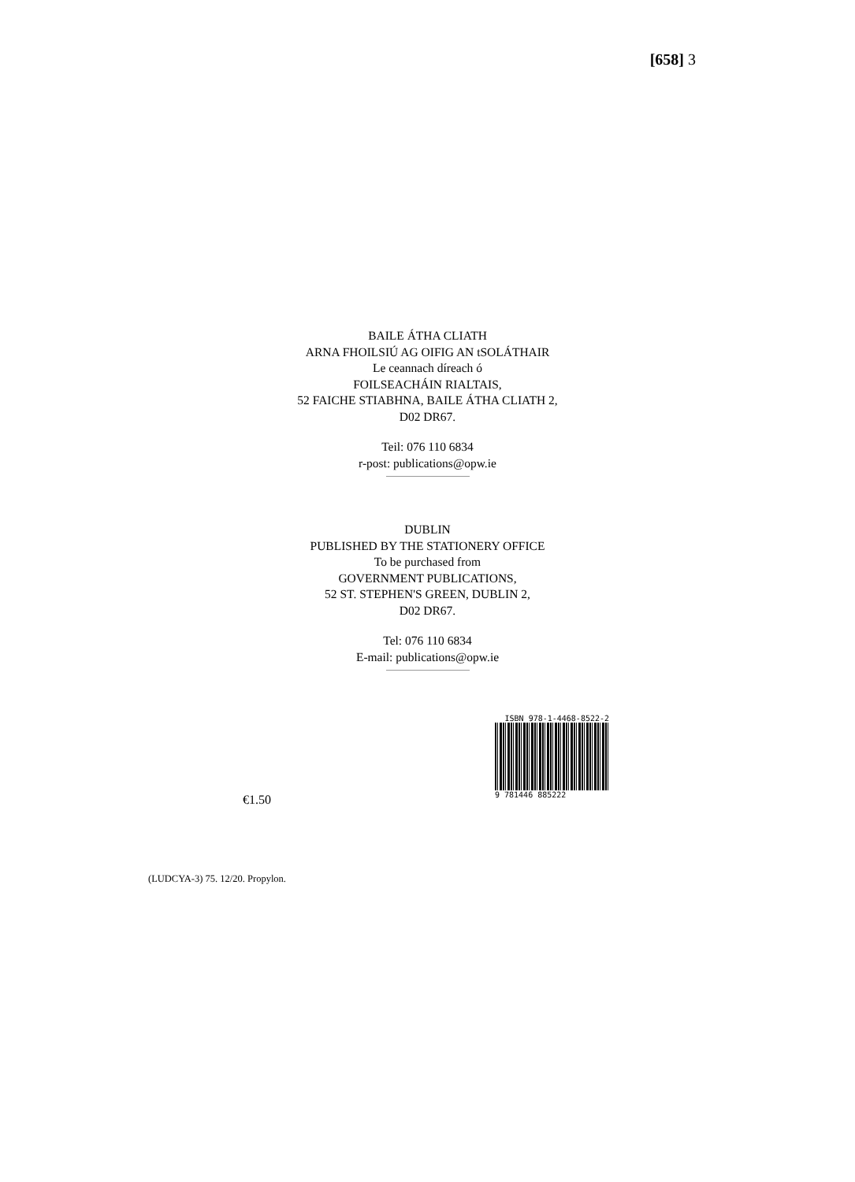[658] 3
BAILE ÁTHA CLIATH
ARNA FHOILSIÚ AG OIFIG AN tSOLÁTHAIR
Le ceannach díreach ó
FOILSEACHÁIN RIALTAIS,
52 FAICHE STIABHNA, BAILE ÁTHA CLIATH 2,
D02 DR67.
Teil: 076 110 6834
r-post: publications@opw.ie
DUBLIN
PUBLISHED BY THE STATIONERY OFFICE
To be purchased from
GOVERNMENT PUBLICATIONS,
52 ST. STEPHEN'S GREEN, DUBLIN 2,
D02 DR67.
Tel: 076 110 6834
E-mail: publications@opw.ie
ISBN 978-1-4468-8522-2
9 781446 885222
€1.50
(LUDCYA-3) 75. 12/20. Propylon.